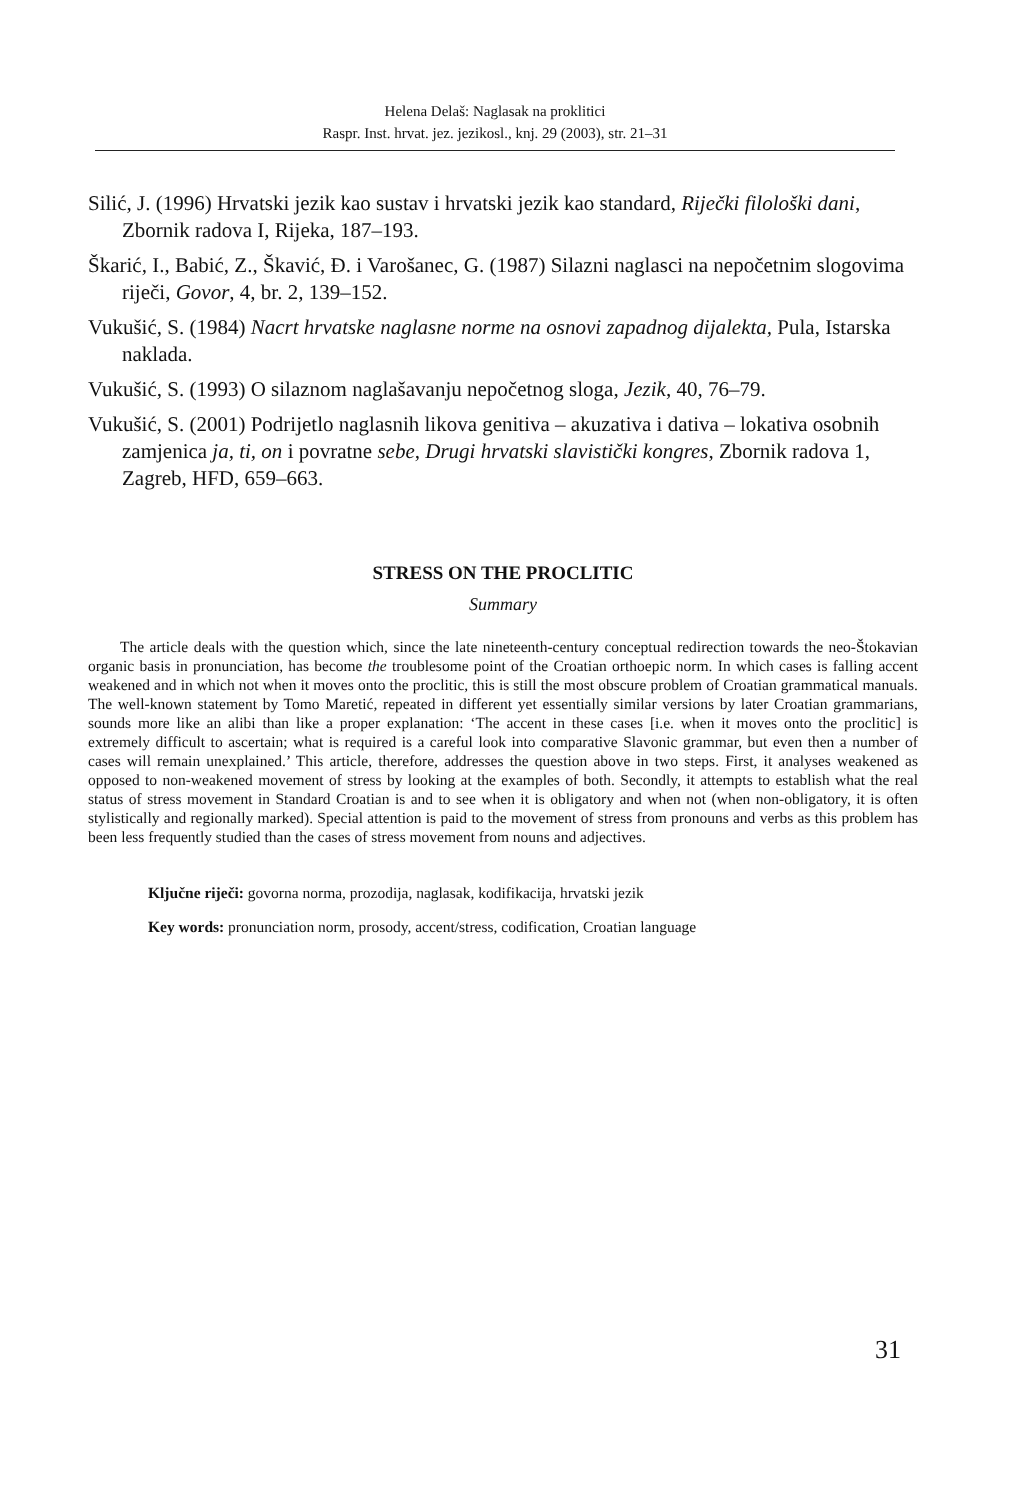Helena Delaš: Naglasak na proklitici
Raspr. Inst. hrvat. jez. jezikosl., knj. 29 (2003), str. 21–31
Silić, J. (1996) Hrvatski jezik kao sustav i hrvatski jezik kao standard, Riječki filološki dani, Zbornik radova I, Rijeka, 187–193.
Škarić, I., Babić, Z., Škavić, Đ. i Varošanec, G. (1987) Silazni naglasci na nepočetnim slogovima riječi, Govor, 4, br. 2, 139–152.
Vukušić, S. (1984) Nacrt hrvatske naglasne norme na osnovi zapadnog dijalekta, Pula, Istarska naklada.
Vukušić, S. (1993) O silaznom naglašavanju nepočetnog sloga, Jezik, 40, 76–79.
Vukušić, S. (2001) Podrijetlo naglasnih likova genitiva – akuzativa i dativa – lokativa osobnih zamjenica ja, ti, on i povratne sebe, Drugi hrvatski slavistički kongres, Zbornik radova 1, Zagreb, HFD, 659–663.
STRESS ON THE PROCLITIC
Summary
The article deals with the question which, since the late nineteenth-century conceptual redirection towards the neo-Štokavian organic basis in pronunciation, has become the troublesome point of the Croatian orthoepic norm. In which cases is falling accent weakened and in which not when it moves onto the proclitic, this is still the most obscure problem of Croatian grammatical manuals. The well-known statement by Tomo Maretić, repeated in different yet essentially similar versions by later Croatian grammarians, sounds more like an alibi than like a proper explanation: ‘The accent in these cases [i.e. when it moves onto the proclitic] is extremely difficult to ascertain; what is required is a careful look into comparative Slavonic grammar, but even then a number of cases will remain unexplained.’ This article, therefore, addresses the question above in two steps. First, it analyses weakened as opposed to non-weakened movement of stress by looking at the examples of both. Secondly, it attempts to establish what the real status of stress movement in Standard Croatian is and to see when it is obligatory and when not (when non-obligatory, it is often stylistically and regionally marked). Special attention is paid to the movement of stress from pronouns and verbs as this problem has been less frequently studied than the cases of stress movement from nouns and adjectives.
Ključne riječi: govorna norma, prozodija, naglasak, kodifikacija, hrvatski jezik
Key words: pronunciation norm, prosody, accent/stress, codification, Croatian language
31